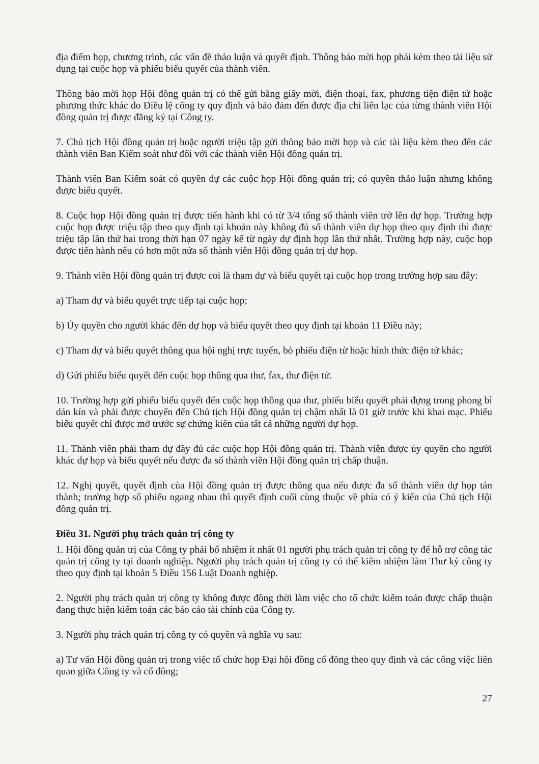địa điểm họp, chương trình, các vấn đề thảo luận và quyết định. Thông báo mời họp phải kèm theo tài liệu sử dụng tại cuộc họp và phiếu biểu quyết của thành viên.
Thông báo mời họp Hội đồng quản trị có thể gửi bằng giấy mời, điện thoại, fax, phương tiện điện tử hoặc phương thức khác do Điều lệ công ty quy định và bảo đảm đến được địa chỉ liên lạc của từng thành viên Hội đồng quản trị được đăng ký tại Công ty.
7. Chủ tịch Hội đồng quản trị hoặc người triệu tập gửi thông báo mời họp và các tài liệu kèm theo đến các thành viên Ban Kiểm soát như đối với các thành viên Hội đồng quản trị.
Thành viên Ban Kiểm soát có quyền dự các cuộc họp Hội đồng quản trị; có quyền thảo luận nhưng không được biểu quyết.
8. Cuộc họp Hội đồng quản trị được tiến hành khi có từ 3/4 tổng số thành viên trở lên dự họp. Trường hợp cuộc họp được triệu tập theo quy định tại khoản này không đủ số thành viên dự họp theo quy định thì được triệu tập lần thứ hai trong thời hạn 07 ngày kể từ ngày dự định họp lần thứ nhất. Trường hợp này, cuộc họp được tiến hành nếu có hơn một nửa số thành viên Hội đồng quản trị dự họp.
9. Thành viên Hội đồng quản trị được coi là tham dự và biểu quyết tại cuộc họp trong trường hợp sau đây:
a) Tham dự và biểu quyết trực tiếp tại cuộc họp;
b) Ủy quyền cho người khác đến dự họp và biểu quyết theo quy định tại khoản 11 Điều này;
c) Tham dự và biểu quyết thông qua hội nghị trực tuyến, bỏ phiếu điện tử hoặc hình thức điện tử khác;
d) Gửi phiếu biểu quyết đến cuộc họp thông qua thư, fax, thư điện tử.
10. Trường hợp gửi phiếu biểu quyết đến cuộc họp thông qua thư, phiếu biểu quyết phải đựng trong phong bì dán kín và phải được chuyển đến Chủ tịch Hội đồng quản trị chậm nhất là 01 giờ trước khi khai mạc. Phiếu biểu quyết chỉ được mở trước sự chứng kiến của tất cả những người dự họp.
11. Thành viên phải tham dự đầy đủ các cuộc họp Hội đồng quản trị. Thành viên được ủy quyền cho người khác dự họp và biểu quyết nếu được đa số thành viên Hội đồng quản trị chấp thuận.
12. Nghị quyết, quyết định của Hội đồng quản trị được thông qua nếu được đa số thành viên dự họp tán thành; trường hợp số phiếu ngang nhau thì quyết định cuối cùng thuộc về phía có ý kiến của Chủ tịch Hội đồng quản trị.
Điều 31. Người phụ trách quản trị công ty
1. Hội đồng quản trị của Công ty phải bổ nhiệm ít nhất 01 người phụ trách quản trị công ty để hỗ trợ công tác quản trị công ty tại doanh nghiệp. Người phụ trách quản trị công ty có thể kiêm nhiệm làm Thư ký công ty theo quy định tại khoản 5 Điều 156 Luật Doanh nghiệp.
2. Người phụ trách quản trị công ty không được đồng thời làm việc cho tổ chức kiểm toán được chấp thuận đang thực hiện kiểm toán các báo cáo tài chính của Công ty.
3. Người phụ trách quản trị công ty có quyền và nghĩa vụ sau:
a) Tư vấn Hội đồng quản trị trong việc tổ chức họp Đại hội đồng cổ đông theo quy định và các công việc liên quan giữa Công ty và cổ đông;
27